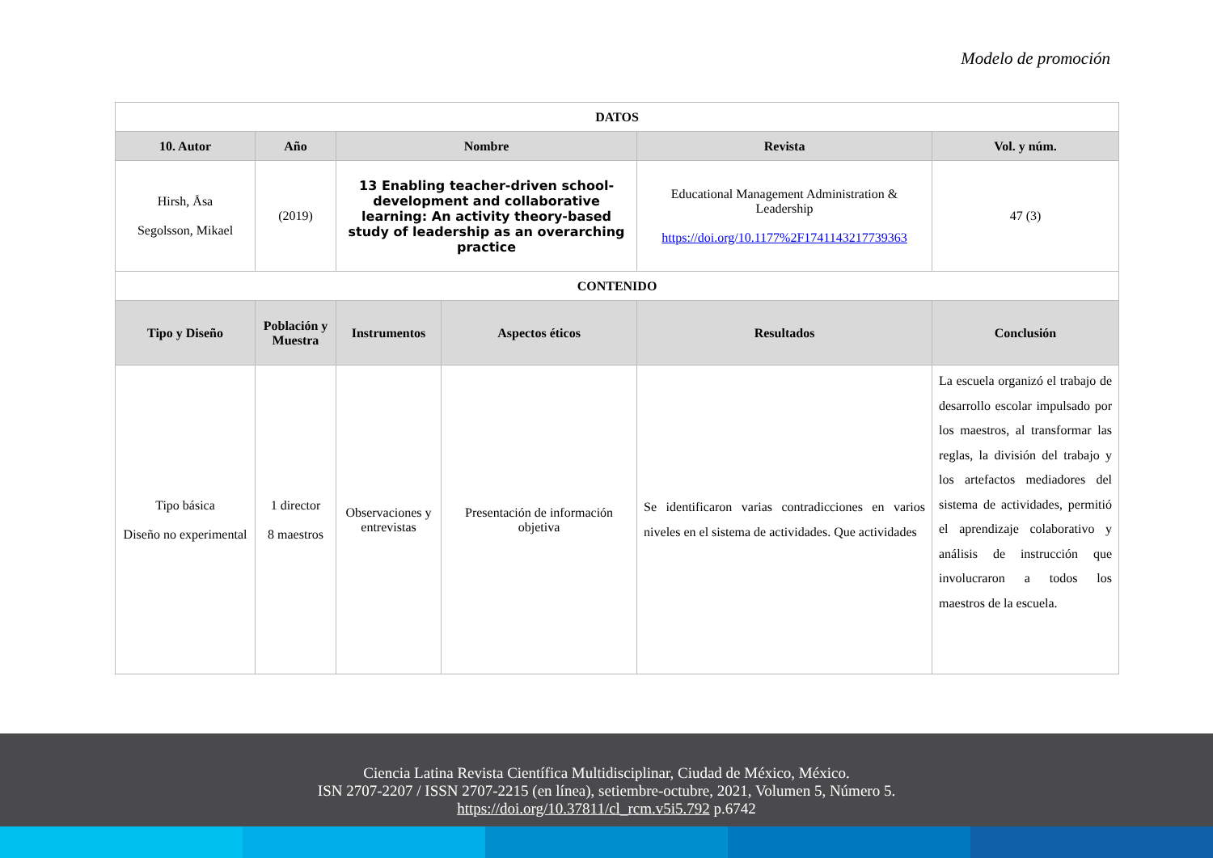Modelo de promoción
| DATOS | | | | | | |
| --- | --- | --- | --- | --- | --- | --- |
| 10. Autor | Año | Nombre | | Revista | Vol. y núm. | |
| Hirsh, Åsa Segolsson, Mikael | (2019) | 13 Enabling teacher-driven school-development and collaborative learning: An activity theory-based study of leadership as an overarching practice | | Educational Management Administration & Leadership https://doi.org/10.1177%2F1741143217739363 | 47 (3) | |
| CONTENIDO | | | | | | |
| Tipo y Diseño | Población y Muestra | Instrumentos | Aspectos éticos | Resultados | | Conclusión |
| Tipo básica Diseño no experimental | 1 director 8 maestros | Observaciones y entrevistas | Presentación de información objetiva | Se identificaron varias contradicciones en varios niveles en el sistema de actividades. Que actividades | | La escuela organizó el trabajo de desarrollo escolar impulsado por los maestros, al transformar las reglas, la división del trabajo y los artefactos mediadores del sistema de actividades, permitió el aprendizaje colaborativo y análisis de instrucción que involucraron a todos los maestros de la escuela. |
Ciencia Latina Revista Científica Multidisciplinar, Ciudad de México, México.
ISN 2707-2207 / ISSN 2707-2215 (en línea), setiembre-octubre, 2021, Volumen 5, Número 5.
https://doi.org/10.37811/cl_rcm.v5i5.792 p.6742